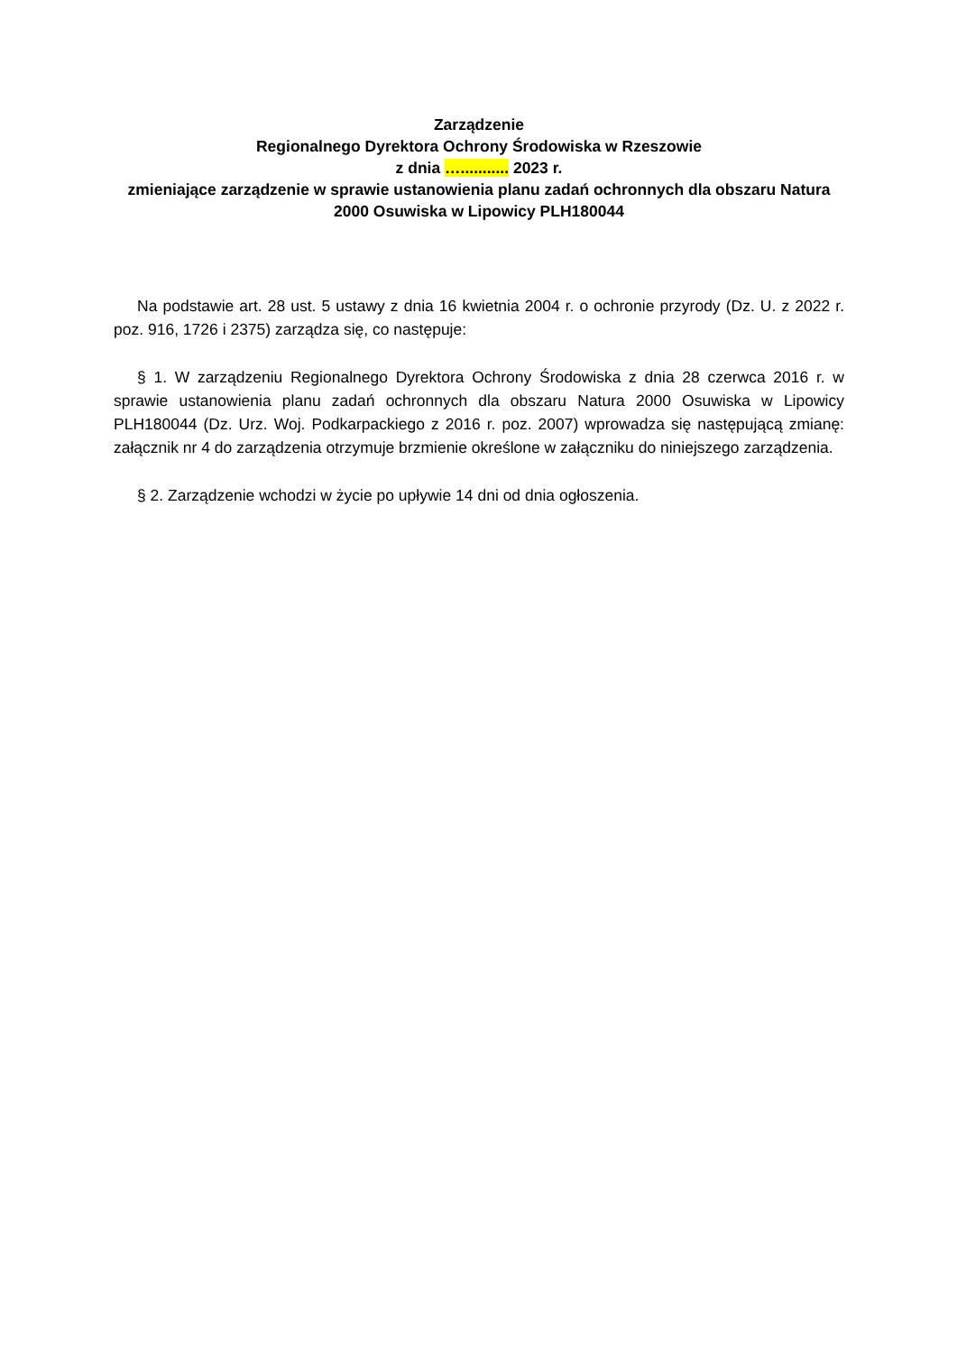Zarządzenie
Regionalnego Dyrektora Ochrony Środowiska w Rzeszowie
z dnia …........... 2023 r.
zmieniające zarządzenie w sprawie ustanowienia planu zadań ochronnych dla obszaru Natura 2000 Osuwiska w Lipowicy PLH180044
Na podstawie art. 28 ust. 5 ustawy z dnia 16 kwietnia 2004 r. o ochronie przyrody (Dz. U. z 2022 r. poz. 916, 1726 i 2375) zarządza się, co następuje:
§ 1. W zarządzeniu Regionalnego Dyrektora Ochrony Środowiska z dnia 28 czerwca 2016 r. w sprawie ustanowienia planu zadań ochronnych dla obszaru Natura 2000 Osuwiska w Lipowicy PLH180044 (Dz. Urz. Woj. Podkarpackiego z 2016 r. poz. 2007) wprowadza się następującą zmianę: załącznik nr 4 do zarządzenia otrzymuje brzmienie określone w załączniku do niniejszego zarządzenia.
§ 2. Zarządzenie wchodzi w życie po upływie 14 dni od dnia ogłoszenia.